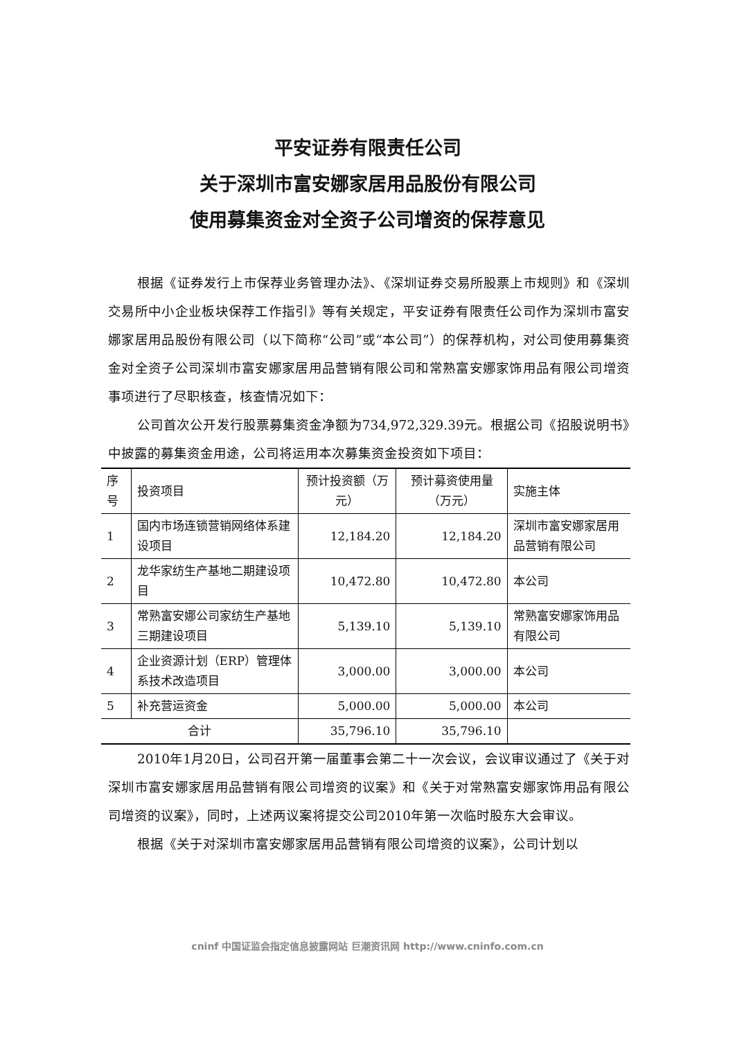平安证券有限责任公司
关于深圳市富安娜家居用品股份有限公司
使用募集资金对全资子公司增资的保荐意见
根据《证券发行上市保荐业务管理办法》、《深圳证券交易所股票上市规则》和《深圳交易所中小企业板块保荐工作指引》等有关规定，平安证券有限责任公司作为深圳市富安娜家居用品股份有限公司（以下简称“公司”或“本公司”）的保荐机构，对公司使用募集资金对全资子公司深圳市富安娜家居用品营销有限公司和常熟富安娜家饰用品有限公司增资事项进行了尽职核查，核查情况如下：
公司首次公开发行股票募集资金净额为734,972,329.39元。根据公司《招股说明书》中披露的募集资金用途，公司将运用本次募集资金投资如下项目：
| 序号 | 投资项目 | 预计投资额（万元） | 预计募资使用量（万元） | 实施主体 |
| 1 | 国内市场连锁营销网络体系建设项目 | 12,184.20 | 12,184.20 | 深圳市富安娜家居用品营销有限公司 |
| 2 | 龙华家纺生产基地二期建设项目 | 10,472.80 | 10,472.80 | 本公司 |
| 3 | 常熟富安娜公司家纺生产基地三期建设项目 | 5,139.10 | 5,139.10 | 常熟富安娜家饰用品有限公司 |
| 4 | 企业资源计划（ERP）管理体系技术改造项目 | 3,000.00 | 3,000.00 | 本公司 |
| 5 | 补充营运资金 | 5,000.00 | 5,000.00 | 本公司 |
| 合计 | | 35,796.10 | 35,796.10 | |
2010年1月20日，公司召开第一届董事会第二十一次会议，会议审议通过了《关于对深圳市富安娜家居用品营销有限公司增资的议案》和《关于对常熟富安娜家饰用品有限公司增资的议案》，同时，上述两议案将提交公司2010年第一次临时股东大会审议。
根据《关于对深圳市富安娜家居用品营销有限公司增资的议案》，公司计划以
cninf 中国证监会指定信息披露网站 巨潮资讯网 http://www.cninfo.com.cn